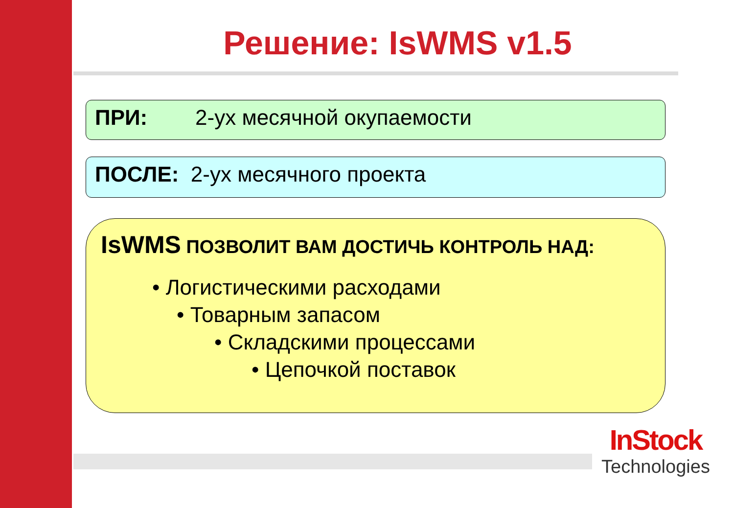Решение: IsWMS v1.5
ПРИ: 2-ух месячной окупаемости
ПОСЛЕ: 2-ух месячного проекта
IsWMS ПОЗВОЛИТ ВАМ ДОСТИЧЬ КОНТРОЛЬ НАД:
• Логистическими расходами
• Товарным запасом
• Складскими процессами
• Цепочкой поставок
InStock
Technologies